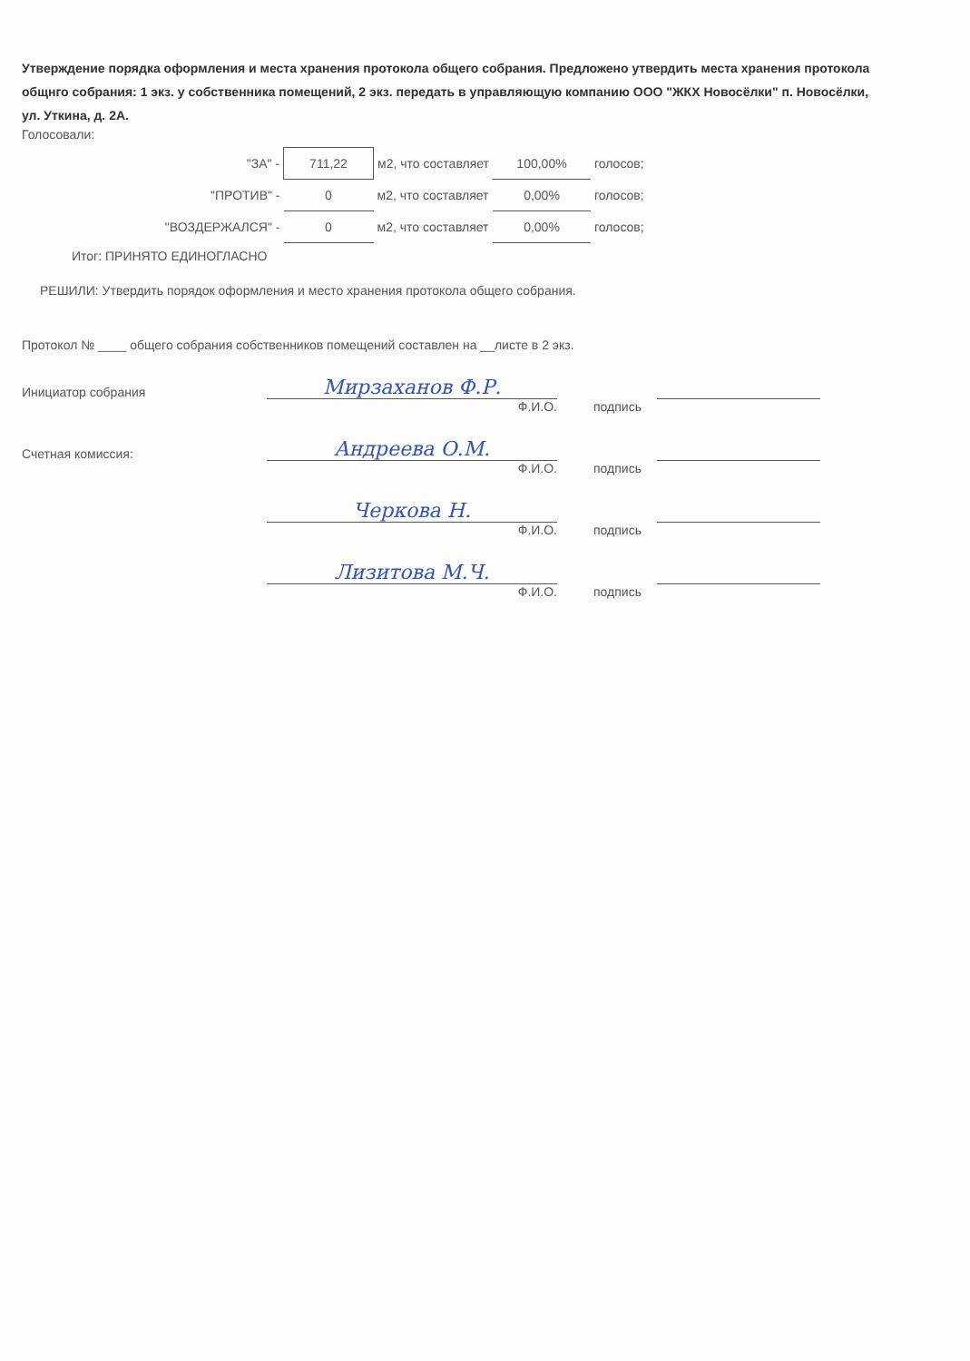Утверждение порядка оформления и места хранения протокола общего собрания. Предложено утвердить места хранения протокола общнго собрания: 1 экз. у собственника помещений, 2 экз. передать в управляющую компанию ООО "ЖКХ Новосёлки" п. Новосёлки, ул. Уткина, д. 2А.
Голосовали:
| "ЗА" - | 711,22 | м2, что составляет | 100,00% | голосов; |
| "ПРОТИВ" - | 0 | м2, что составляет | 0,00% | голосов; |
| "ВОЗДЕРЖАЛСЯ" - | 0 | м2, что составляет | 0,00% | голосов; |
Итог: ПРИНЯТО ЕДИНОГЛАСНО
РЕШИЛИ: Утвердить порядок оформления и место хранения протокола общего собрания.
Протокол № ____ общего собрания собственников помещений составлен на __листе в 2 экз.
Инициатор собрания
Мирзаханов Ф.Р.
Ф.И.О. подпись
Счетная комиссия:
Андреева О.М.
Ф.И.О. подпись
Черкова Н.
Ф.И.О. подпись
Лизитова М.Ч.
Ф.И.О. подпись